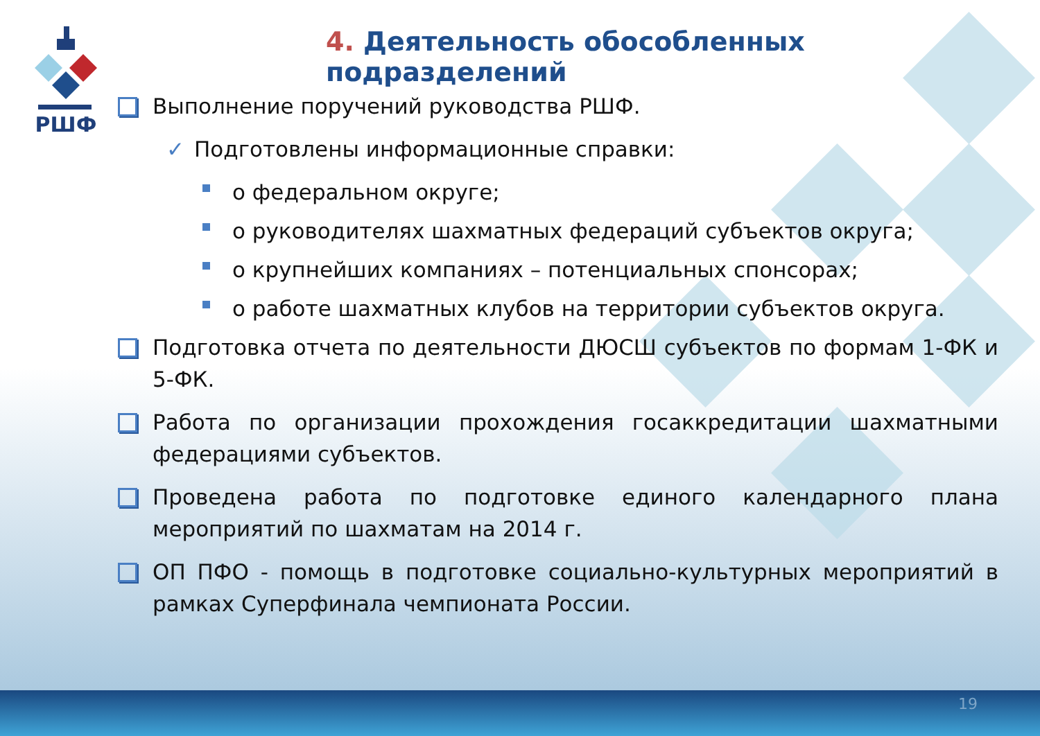РШФ
4. Деятельность обособленных подразделений
Выполнение поручений руководства РШФ.
✓ Подготовлены информационные справки:
о федеральном округе;
о руководителях шахматных федераций субъектов округа;
о крупнейших компаниях – потенциальных спонсорах;
о работе шахматных клубов на территории субъектов округа.
Подготовка отчета по деятельности ДЮСШ субъектов по формам 1-ФК и 5-ФК.
Работа по организации прохождения госаккредитации шахматными федерациями субъектов.
Проведена работа по подготовке единого календарного плана мероприятий по шахматам на 2014 г.
ОП ПФО - помощь в подготовке социально-культурных мероприятий в рамках Суперфинала чемпионата России.
19